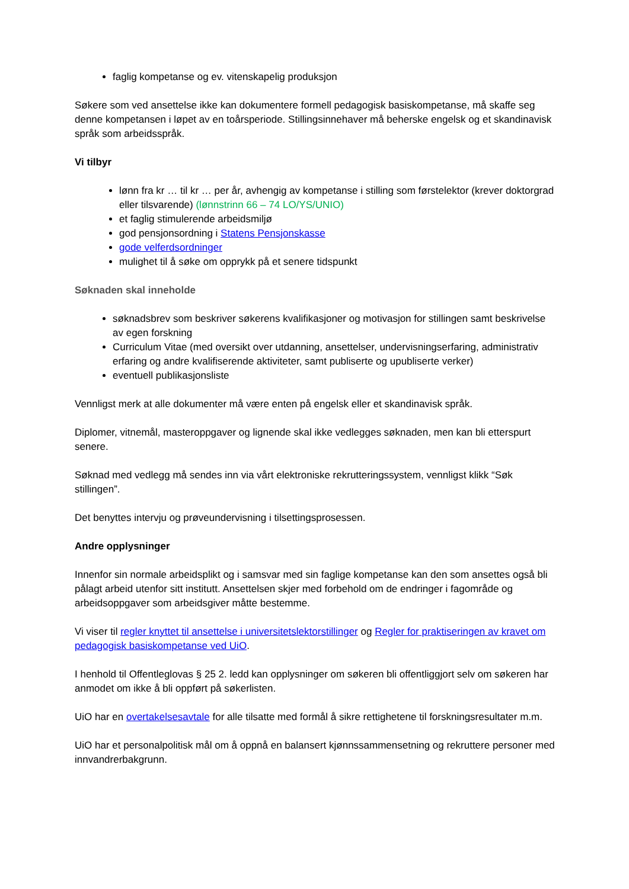faglig kompetanse og ev. vitenskapelig produksjon
Søkere som ved ansettelse ikke kan dokumentere formell pedagogisk basiskompetanse, må skaffe seg denne kompetansen i løpet av en toårsperiode. Stillingsinnehaver må beherske engelsk og et skandinavisk språk som arbeidsspråk.
Vi tilbyr
lønn fra kr … til kr … per år, avhengig av kompetanse i stilling som førstelektor (krever doktorgrad eller tilsvarende) (lønnstrinn 66 – 74 LO/YS/UNIO)
et faglig stimulerende arbeidsmiljø
god pensjonsordning i Statens Pensjonskasse
gode velferdsordninger
mulighet til å søke om opprykk på et senere tidspunkt
Søknaden skal inneholde
søknadsbrev som beskriver søkerens kvalifikasjoner og motivasjon for stillingen samt beskrivelse av egen forskning
Curriculum Vitae (med oversikt over utdanning, ansettelser, undervisningserfaring, administrativ erfaring og andre kvalifiserende aktiviteter, samt publiserte og upubliserte verker)
eventuell publikasjonsliste
Vennligst merk at alle dokumenter må være enten på engelsk eller et skandinavisk språk.
Diplomer, vitnemål, masteroppgaver og lignende skal ikke vedlegges søknaden, men kan bli etterspurt senere.
Søknad med vedlegg må sendes inn via vårt elektroniske rekrutteringssystem, vennligst klikk “Søk stillingen”.
Det benyttes intervju og prøveundervisning i tilsettingsprosessen.
Andre opplysninger
Innenfor sin normale arbeidsplikt og i samsvar med sin faglige kompetanse kan den som ansettes også bli pålagt arbeid utenfor sitt institutt. Ansettelsen skjer med forbehold om de endringer i fagområde og arbeidsoppgaver som arbeidsgiver måtte bestemme.
Vi viser til regler knyttet til ansettelse i universitetslektorstillinger og Regler for praktiseringen av kravet om pedagogisk basiskompetanse ved UiO.
I henhold til Offentleglovas § 25 2. ledd kan opplysninger om søkeren bli offentliggjort selv om søkeren har anmodet om ikke å bli oppført på søkerlisten.
UiO har en overtakelsesavtale for alle tilsatte med formål å sikre rettighetene til forskningsresultater m.m.
UiO har et personalpolitisk mål om å oppnå en balansert kjønnssammensetning og rekruttere personer med innvandrerbakgrunn.